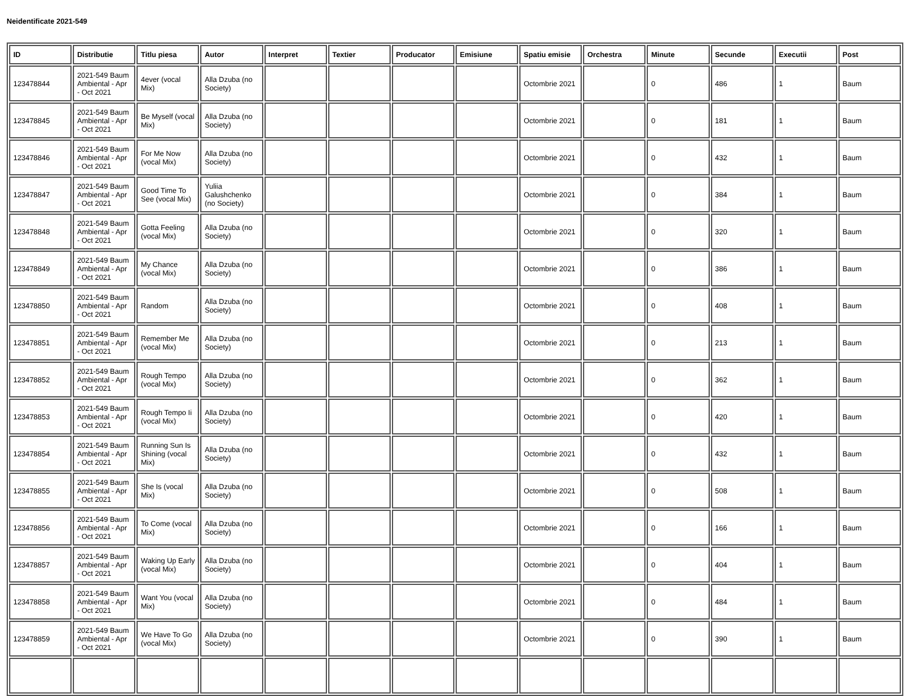Neidentificate 2021-549
| ID | Distributie | Titlu piesa | Autor | Interpret | Textier | Producator | Emisiune | Spatiu emisie | Orchestra | Minute | Secunde | Executii | Post |
| --- | --- | --- | --- | --- | --- | --- | --- | --- | --- | --- | --- | --- | --- |
| 123478844 | 2021-549 Baum Ambiental - Apr - Oct 2021 | 4ever (vocal Mix) | Alla Dzuba (no Society) | | | | | Octombrie 2021 | | 0 | 486 | 1 | Baum |
| 123478845 | 2021-549 Baum Ambiental - Apr - Oct 2021 | Be Myself (vocal Mix) | Alla Dzuba (no Society) | | | | | Octombrie 2021 | | 0 | 181 | 1 | Baum |
| 123478846 | 2021-549 Baum Ambiental - Apr - Oct 2021 | For Me Now (vocal Mix) | Alla Dzuba (no Society) | | | | | Octombrie 2021 | | 0 | 432 | 1 | Baum |
| 123478847 | 2021-549 Baum Ambiental - Apr - Oct 2021 | Good Time To See (vocal Mix) | Yuliia Galushchenko (no Society) | | | | | Octombrie 2021 | | 0 | 384 | 1 | Baum |
| 123478848 | 2021-549 Baum Ambiental - Apr - Oct 2021 | Gotta Feeling (vocal Mix) | Alla Dzuba (no Society) | | | | | Octombrie 2021 | | 0 | 320 | 1 | Baum |
| 123478849 | 2021-549 Baum Ambiental - Apr - Oct 2021 | My Chance (vocal Mix) | Alla Dzuba (no Society) | | | | | Octombrie 2021 | | 0 | 386 | 1 | Baum |
| 123478850 | 2021-549 Baum Ambiental - Apr - Oct 2021 | Random | Alla Dzuba (no Society) | | | | | Octombrie 2021 | | 0 | 408 | 1 | Baum |
| 123478851 | 2021-549 Baum Ambiental - Apr - Oct 2021 | Remember Me (vocal Mix) | Alla Dzuba (no Society) | | | | | Octombrie 2021 | | 0 | 213 | 1 | Baum |
| 123478852 | 2021-549 Baum Ambiental - Apr - Oct 2021 | Rough Tempo (vocal Mix) | Alla Dzuba (no Society) | | | | | Octombrie 2021 | | 0 | 362 | 1 | Baum |
| 123478853 | 2021-549 Baum Ambiental - Apr - Oct 2021 | Rough Tempo Ii (vocal Mix) | Alla Dzuba (no Society) | | | | | Octombrie 2021 | | 0 | 420 | 1 | Baum |
| 123478854 | 2021-549 Baum Ambiental - Apr - Oct 2021 | Running Sun Is Shining (vocal Mix) | Alla Dzuba (no Society) | | | | | Octombrie 2021 | | 0 | 432 | 1 | Baum |
| 123478855 | 2021-549 Baum Ambiental - Apr - Oct 2021 | She Is (vocal Mix) | Alla Dzuba (no Society) | | | | | Octombrie 2021 | | 0 | 508 | 1 | Baum |
| 123478856 | 2021-549 Baum Ambiental - Apr - Oct 2021 | To Come (vocal Mix) | Alla Dzuba (no Society) | | | | | Octombrie 2021 | | 0 | 166 | 1 | Baum |
| 123478857 | 2021-549 Baum Ambiental - Apr - Oct 2021 | Waking Up Early (vocal Mix) | Alla Dzuba (no Society) | | | | | Octombrie 2021 | | 0 | 404 | 1 | Baum |
| 123478858 | 2021-549 Baum Ambiental - Apr - Oct 2021 | Want You (vocal Mix) | Alla Dzuba (no Society) | | | | | Octombrie 2021 | | 0 | 484 | 1 | Baum |
| 123478859 | 2021-549 Baum Ambiental - Apr - Oct 2021 | We Have To Go (vocal Mix) | Alla Dzuba (no Society) | | | | | Octombrie 2021 | | 0 | 390 | 1 | Baum |